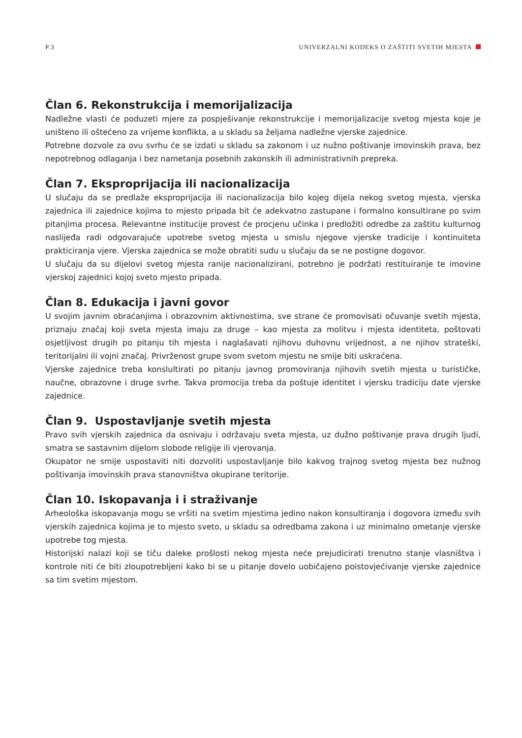P.3 UNIVERZALNI KODEKS O ZAŠTITI SVETIH MJESTA
Član 6. Rekonstrukcija i memorijalizacija
Nadležne vlasti će poduzeti mjere za pospješivanje rekonstrukcije i memorijalizacije svetog mjesta koje je uništeno ili oštećeno za vrijeme konflikta, a u skladu sa željama nadležne vjerske zajednice.
Potrebne dozvole za ovu svrhu će se izdati u skladu sa zakonom i uz nužno poštivanje imovinskih prava, bez nepotrebnog odlaganja i bez nametanja posebnih zakonskih ili administrativnih prepreka.
Član 7. Eksproprijacija ili nacionalizacija
U slučaju da se predlaže eksproprijacija ili nacionalizacija bilo kojeg dijela nekog svetog mjesta, vjerska zajednica ili zajednice kojima to mjesto pripada bit će adekvatno zastupane i formalno konsultirane po svim pitanjima procesa. Relevantne institucije provest će procjenu učinka i predložiti odredbe za zaštitu kulturnog naslijeđa radi odgovarajuće upotrebe svetog mjesta u smislu njegove vjerske tradicije i kontinuiteta prakticiranja vjere. Vjerska zajednica se može obratiti sudu u slučaju da se ne postigne dogovor.
U slučaju da su dijelovi svetog mjesta ranije nacionalizirani, potrebno je podržati restituiranje te imovine vjerskoj zajednici kojoj sveto mjesto pripada.
Član 8. Edukacija i javni govor
U svojim javnim obraćanjima i obrazovnim aktivnostima, sve strane će promovisati očuvanje svetih mjesta, priznaju značaj koji sveta mjesta imaju za druge – kao mjesta za molitvu i mjesta identiteta, poštovati osjetljivost drugih po pitanju tih mjesta i naglašavati njihovu duhovnu vrijednost, a ne njihov strateški, teritorijalni ili vojni značaj. Privrženost grupe svom svetom mjestu ne smije biti uskraćena.
Vjerske zajednice treba konslultirati po pitanju javnog promoviranja njihovih svetih mjesta u turističke, naučne, obrazovne i druge svrhe. Takva promocija treba da poštuje identitet i vjersku tradiciju date vjerske zajednice.
Član 9. Uspostavljanje svetih mjesta
Pravo svih vjerskih zajednica da osnivaju i održavaju sveta mjesta, uz dužno poštivanje prava drugih ljudi, smatra se sastavnim dijelom slobode religije ili vjerovanja.
Okupator ne smije uspostaviti niti dozvoliti uspostavljanje bilo kakvog trajnog svetog mjesta bez nužnog poštivanja imovinskih prava stanovništva okupirane teritorije.
Član 10. Iskopavanja i i straživanje
Arheološka iskopavanja mogu se vršiti na svetim mjestima jedino nakon konsultiranja i dogovora između svih vjerskih zajednica kojima je to mjesto sveto, u skladu sa odredbama zakona i uz minimalno ometanje vjerske upotrebe tog mjesta.
Historijski nalazi koji se tiču daleke prošlosti nekog mjesta neće prejudicirati trenutno stanje vlasništva i kontrole niti će biti zloupotrebljeni kako bi se u pitanje dovelo uobičajeno poistovjećivanje vjerske zajednice sa tim svetim mjestom.